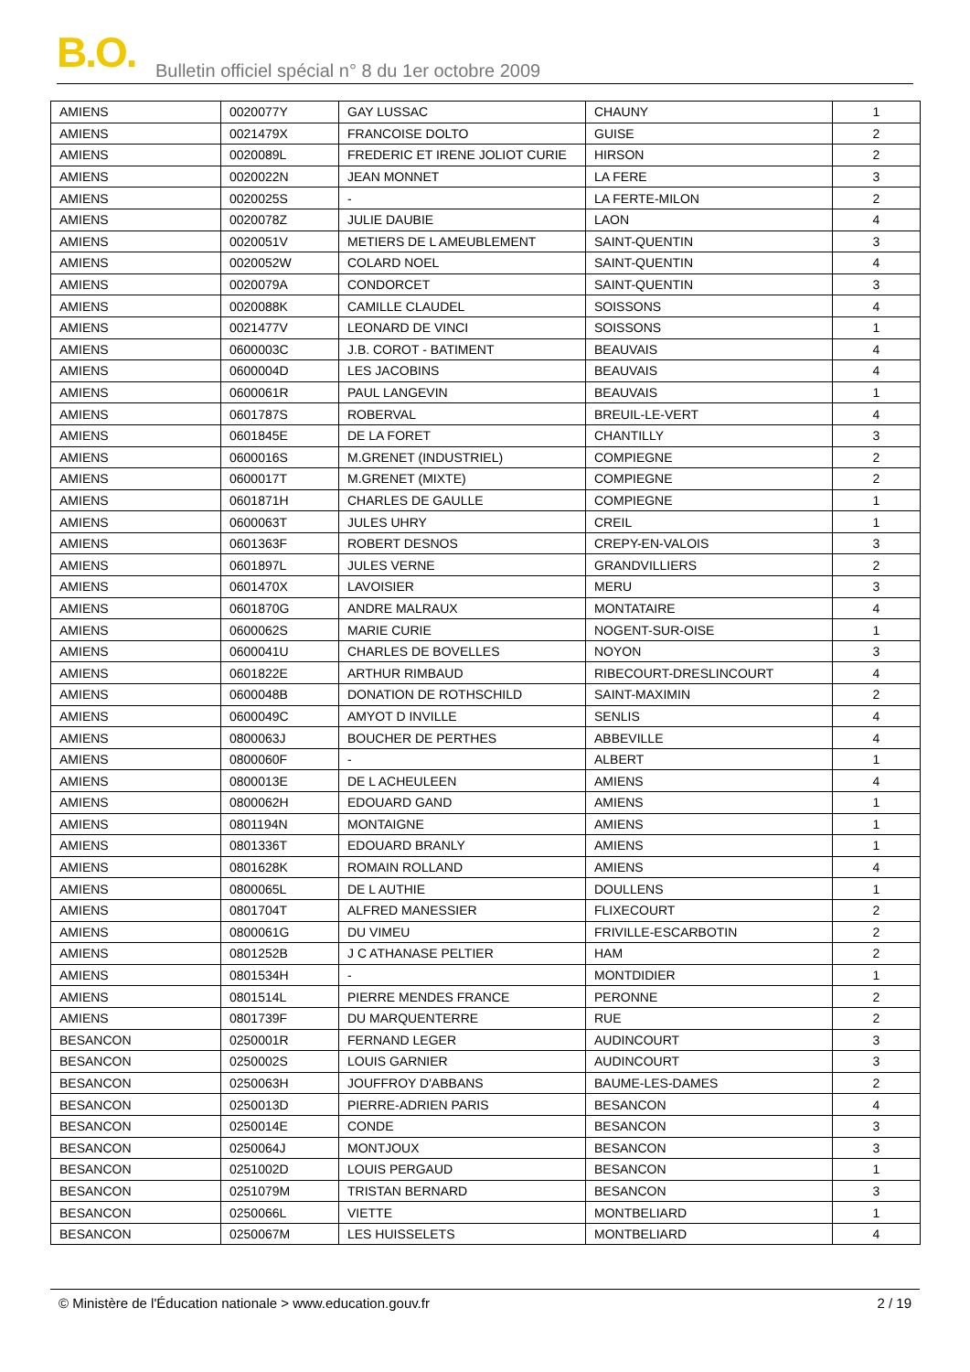B.O.
Bulletin officiel spécial n° 8 du 1er octobre 2009
| AMIENS | 0020077Y | GAY LUSSAC | CHAUNY | 1 |
| AMIENS | 0021479X | FRANCOISE DOLTO | GUISE | 2 |
| AMIENS | 0020089L | FREDERIC ET IRENE JOLIOT CURIE | HIRSON | 2 |
| AMIENS | 0020022N | JEAN MONNET | LA FERE | 3 |
| AMIENS | 0020025S | - | LA FERTE-MILON | 2 |
| AMIENS | 0020078Z | JULIE DAUBIE | LAON | 4 |
| AMIENS | 0020051V | METIERS DE L AMEUBLEMENT | SAINT-QUENTIN | 3 |
| AMIENS | 0020052W | COLARD NOEL | SAINT-QUENTIN | 4 |
| AMIENS | 0020079A | CONDORCET | SAINT-QUENTIN | 3 |
| AMIENS | 0020088K | CAMILLE CLAUDEL | SOISSONS | 4 |
| AMIENS | 0021477V | LEONARD DE VINCI | SOISSONS | 1 |
| AMIENS | 0600003C | J.B. COROT - BATIMENT | BEAUVAIS | 4 |
| AMIENS | 0600004D | LES JACOBINS | BEAUVAIS | 4 |
| AMIENS | 0600061R | PAUL LANGEVIN | BEAUVAIS | 1 |
| AMIENS | 0601787S | ROBERVAL | BREUIL-LE-VERT | 4 |
| AMIENS | 0601845E | DE LA FORET | CHANTILLY | 3 |
| AMIENS | 0600016S | M.GRENET (INDUSTRIEL) | COMPIEGNE | 2 |
| AMIENS | 0600017T | M.GRENET (MIXTE) | COMPIEGNE | 2 |
| AMIENS | 0601871H | CHARLES DE GAULLE | COMPIEGNE | 1 |
| AMIENS | 0600063T | JULES UHRY | CREIL | 1 |
| AMIENS | 0601363F | ROBERT DESNOS | CREPY-EN-VALOIS | 3 |
| AMIENS | 0601897L | JULES VERNE | GRANDVILLIERS | 2 |
| AMIENS | 0601470X | LAVOISIER | MERU | 3 |
| AMIENS | 0601870G | ANDRE MALRAUX | MONTATAIRE | 4 |
| AMIENS | 0600062S | MARIE CURIE | NOGENT-SUR-OISE | 1 |
| AMIENS | 0600041U | CHARLES DE BOVELLES | NOYON | 3 |
| AMIENS | 0601822E | ARTHUR RIMBAUD | RIBECOURT-DRESLINCOURT | 4 |
| AMIENS | 0600048B | DONATION DE ROTHSCHILD | SAINT-MAXIMIN | 2 |
| AMIENS | 0600049C | AMYOT D INVILLE | SENLIS | 4 |
| AMIENS | 0800063J | BOUCHER DE PERTHES | ABBEVILLE | 4 |
| AMIENS | 0800060F | - | ALBERT | 1 |
| AMIENS | 0800013E | DE L ACHEULEEN | AMIENS | 4 |
| AMIENS | 0800062H | EDOUARD GAND | AMIENS | 1 |
| AMIENS | 0801194N | MONTAIGNE | AMIENS | 1 |
| AMIENS | 0801336T | EDOUARD BRANLY | AMIENS | 1 |
| AMIENS | 0801628K | ROMAIN ROLLAND | AMIENS | 4 |
| AMIENS | 0800065L | DE L AUTHIE | DOULLENS | 1 |
| AMIENS | 0801704T | ALFRED MANESSIER | FLIXECOURT | 2 |
| AMIENS | 0800061G | DU VIMEU | FRIVILLE-ESCARBOTIN | 2 |
| AMIENS | 0801252B | J C ATHANASE PELTIER | HAM | 2 |
| AMIENS | 0801534H | - | MONTDIDIER | 1 |
| AMIENS | 0801514L | PIERRE MENDES FRANCE | PERONNE | 2 |
| AMIENS | 0801739F | DU MARQUENTERRE | RUE | 2 |
| BESANCON | 0250001R | FERNAND LEGER | AUDINCOURT | 3 |
| BESANCON | 0250002S | LOUIS GARNIER | AUDINCOURT | 3 |
| BESANCON | 0250063H | JOUFFROY D'ABBANS | BAUME-LES-DAMES | 2 |
| BESANCON | 0250013D | PIERRE-ADRIEN PARIS | BESANCON | 4 |
| BESANCON | 0250014E | CONDE | BESANCON | 3 |
| BESANCON | 0250064J | MONTJOUX | BESANCON | 3 |
| BESANCON | 0251002D | LOUIS PERGAUD | BESANCON | 1 |
| BESANCON | 0251079M | TRISTAN BERNARD | BESANCON | 3 |
| BESANCON | 0250066L | VIETTE | MONTBELIARD | 1 |
| BESANCON | 0250067M | LES HUISSELETS | MONTBELIARD | 4 |
© Ministère de l'Éducation nationale > www.education.gouv.fr 2 / 19